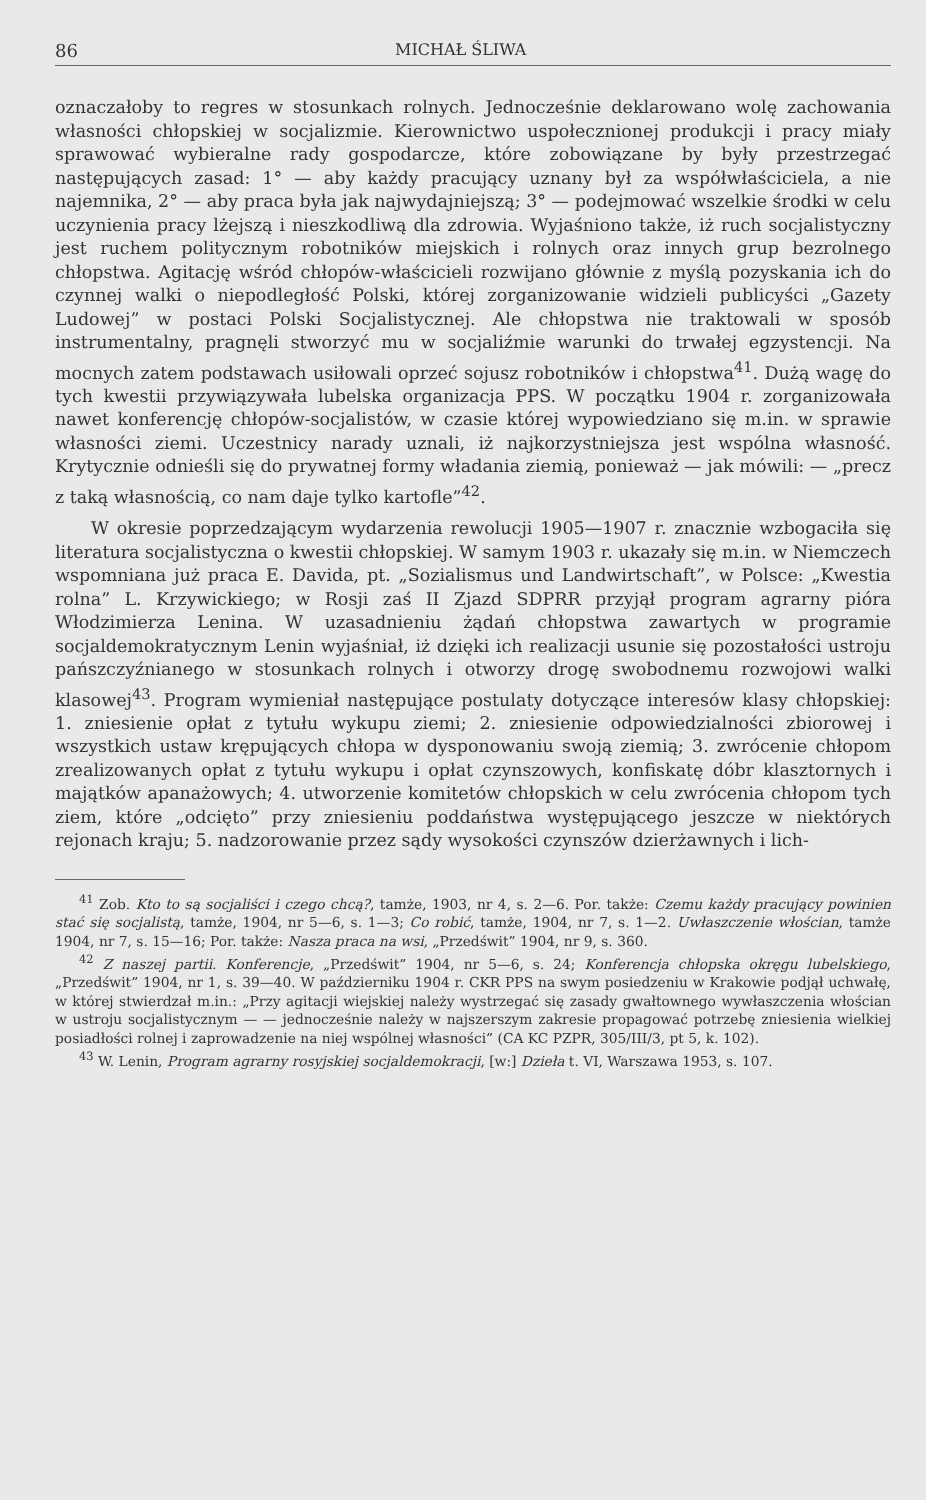86 MICHAŁ ŚLIWA
oznaczałoby to regres w stosunkach rolnych. Jednocześnie deklarowano wolę zachowania własności chłopskiej w socjalizmie. Kierownictwo uspołecznionej produkcji i pracy miały sprawować wybieralne rady gospodarcze, które zobowiązane by były przestrzegać następujących zasad: 1° — aby każdy pracujący uznany był za współwłaściciela, a nie najemnika, 2° — aby praca była jak najwydajniejszą; 3° — podejmować wszelkie środki w celu uczynienia pracy lżejszą i nieszkodliwą dla zdrowia. Wyjaśniono także, iż ruch socjalistyczny jest ruchem politycznym robotników miejskich i rolnych oraz innych grup bezrolnego chłopstwa. Agitację wśród chłopów-właścicieli rozwijano głównie z myślą pozyskania ich do czynnej walki o niepodległość Polski, której zorganizowanie widzieli publicyści „Gazety Ludowej” w postaci Polski Socjalistycznej. Ale chłopstwa nie traktowali w sposób instrumentalny, pragnęli stworzyć mu w socjaliźmie warunki do trwałej egzystencji. Na mocnych zatem podstawach usiłowali oprzeć sojusz robotników i chłopstwa<sup>41</sup>. Dużą wagę do tych kwestii przywiązywała lubelska organizacja PPS. W początku 1904 r. zorganizowała nawet konferencję chłopów-socjalistów, w czasie której wypowiedziano się m.in. w sprawie własności ziemi. Uczestnicy narady uznali, iż najkorzystniejsza jest wspólna własność. Krytycznie odnieśli się do prywatnej formy władania ziemią, ponieważ — jak mówili: — „precz z taką własnością, co nam daje tylko kartofle”<sup>42</sup>.
W okresie poprzedzającym wydarzenia rewolucji 1905—1907 r. znacznie wzbogaciła się literatura socjalistyczna o kwestii chłopskiej. W samym 1903 r. ukazały się m.in. w Niemczech wspomniana już praca E. Davida, pt. „Sozialismus und Landwirtschaft”, w Polsce: „Kwestia rolna” L. Krzywickiego; w Rosji zaś II Zjazd SDPRR przyjął program agrarny pióra Włodzimierza Lenina. W uzasadnieniu żądań chłopstwa zawartych w programie socjaldemokratycznym Lenin wyjaśniał, iż dzięki ich realizacji usunie się pozostałości ustroju pańszczyźnianego w stosunkach rolnych i otworzy drogę swobodnemu rozwojowi walki klasowej<sup>43</sup>. Program wymieniał następujące postulaty dotyczące interesów klasy chłopskiej: 1. zniesienie opłat z tytułu wykupu ziemi; 2. zniesienie odpowiedzialności zbiorowej i wszystkich ustaw krępujących chłopa w dysponowaniu swoją ziemią; 3. zwrócenie chłopom zrealizowanych opłat z tytułu wykupu i opłat czynszowych, konfiskatę dóbr klasztornych i majątków apanażowych; 4. utworzenie komitetów chłopskich w celu zwrócenia chłopom tych ziem, które „odcięto” przy zniesieniu poddaństwa występującego jeszcze w niektórych rejonach kraju; 5. nadzorowanie przez sądy wysokości czynszów dzierżawnych i lich-
<sup>41</sup> Zob. Kto to są socjaliści i czego chcą?, tamże, 1903, nr 4, s. 2—6. Por. także: Czemu każdy pracujący powinien stać się socjalistą, tamże, 1904, nr 5—6, s. 1—3; Co robić, tamże, 1904, nr 7, s. 1—2. Uwłaszczenie włościan, tamże 1904, nr 7, s. 15—16; Por. także: Nasza praca na wsi, „Przedświt” 1904, nr 9, s. 360.
<sup>42</sup> Z naszej partii. Konferencje, „Przedświt” 1904, nr 5—6, s. 24; Konferencja chłopska okręgu lubelskiego, „Przedświt” 1904, nr 1, s. 39—40. W październiku 1904 r. CKR PPS na swym posiedzeniu w Krakowie podjął uchwałę, w której stwierdzał m.in.: „Przy agitacji wiejskiej należy wystrzegać się zasady gwałtownego wywłaszczenia włościan w ustroju socjalistycznym — — jednocześnie należy w najszerszym zakresie propagować potrzebę zniesienia wielkiej posiadłości rolnej i zaprowadzenie na niej wspólnej własności” (CA KC PZPR, 305/III/3, pt 5, k. 102).
<sup>43</sup> W. Lenin, Program agrarny rosyjskiej socjaldemokracji, [w:] Dzieła t. VI, Warszawa 1953, s. 107.